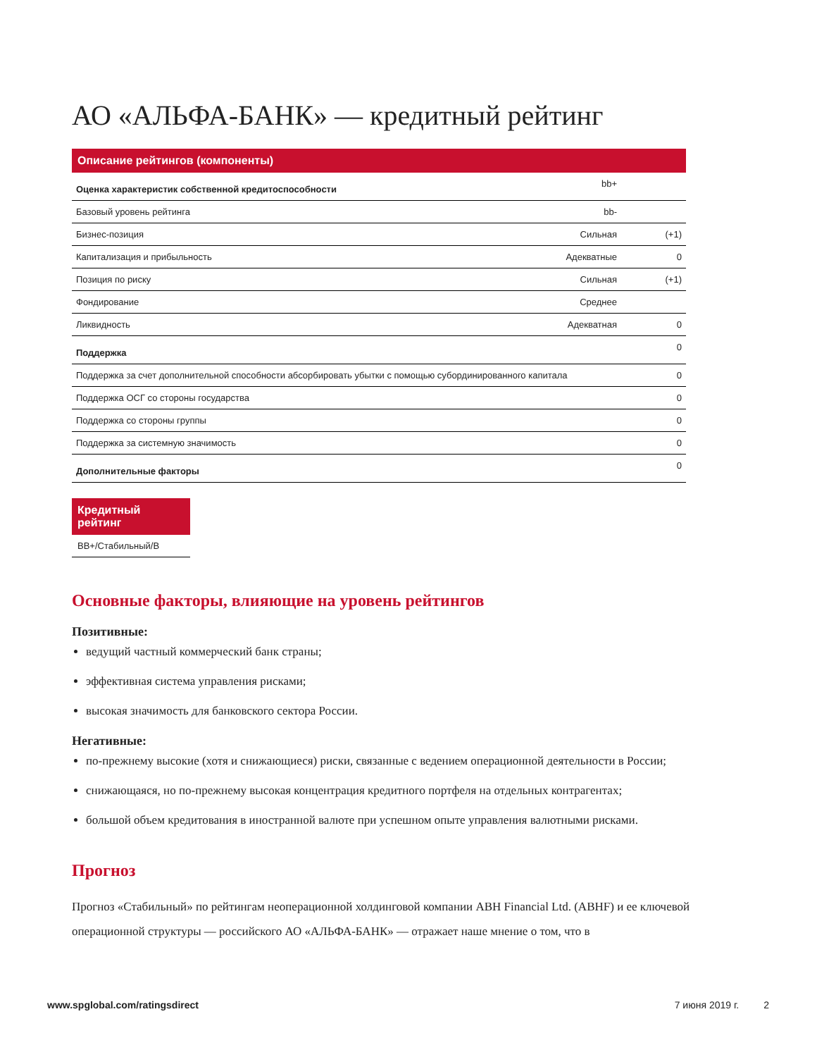АО «АЛЬФА-БАНК» — кредитный рейтинг
Описание рейтингов (компоненты)
| Оценка характеристик собственной кредитоспособности | bb+ | |
| Базовый уровень рейтинга | bb- | |
| Бизнес-позиция | Сильная | (+1) |
| Капитализация и прибыльность | Адекватные | 0 |
| Позиция по риску | Сильная | (+1) |
| Фондирование | Среднее | |
| Ликвидность | Адекватная | 0 |
| Поддержка | | 0 |
| Поддержка за счет дополнительной способности абсорбировать убытки с помощью субординированного капитала | | 0 |
| Поддержка ОСГ со стороны государства | | 0 |
| Поддержка со стороны группы | | 0 |
| Поддержка за системную значимость | | 0 |
| Дополнительные факторы | | 0 |
Кредитный рейтинг
BB+/Стабильный/B
Основные факторы, влияющие на уровень рейтингов
Позитивные:
ведущий частный коммерческий банк страны;
эффективная система управления рисками;
высокая значимость для банковского сектора России.
Негативные:
по-прежнему высокие (хотя и снижающиеся) риски, связанные с ведением операционной деятельности в России;
снижающаяся, но по-прежнему высокая концентрация кредитного портфеля на отдельных контрагентах;
большой объем кредитования в иностранной валюте при успешном опыте управления валютными рисками.
Прогноз
Прогноз «Стабильный» по рейтингам неоперационной холдинговой компании ABH Financial Ltd. (ABHF) и ее ключевой операционной структуры — российского АО «АЛЬФА-БАНК» — отражает наше мнение о том, что в
www.spglobal.com/ratingsdirect 7 июня 2019 г. 2